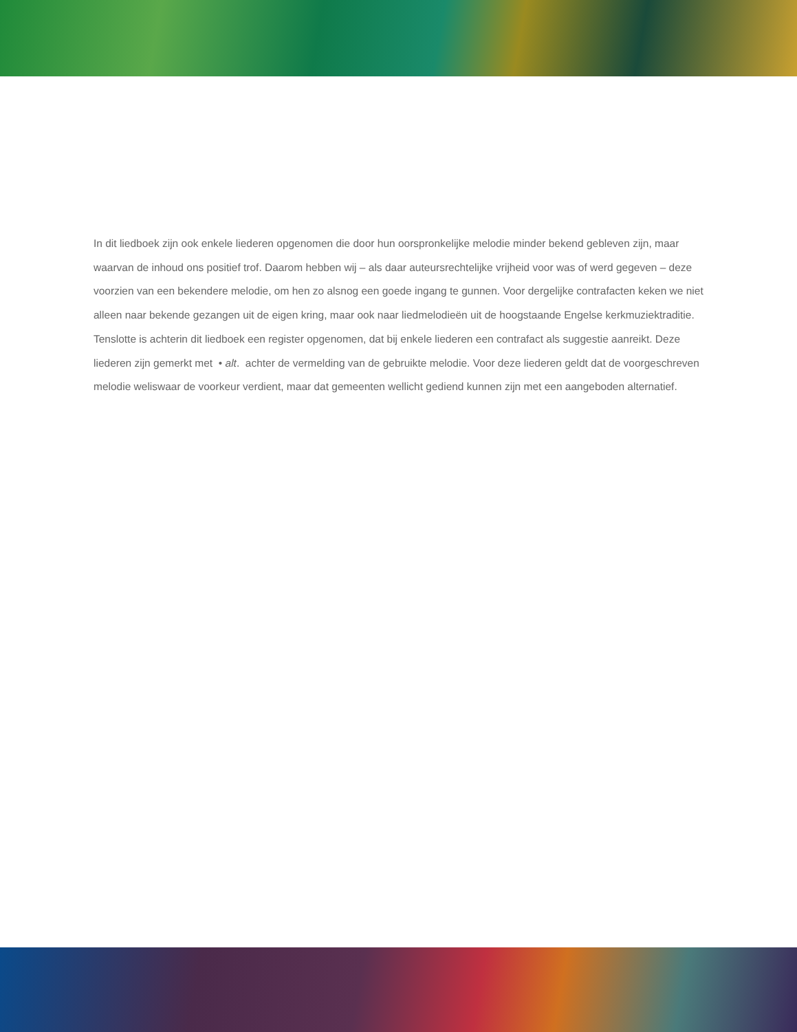In dit liedboek zijn ook enkele liederen opgenomen die door hun oorspronkelijke melodie minder bekend gebleven zijn, maar waarvan de inhoud ons positief trof. Daarom hebben wij – als daar auteursrechtelijke vrijheid voor was of werd gegeven – deze voorzien van een bekendere melodie, om hen zo alsnog een goede ingang te gunnen. Voor dergelijke contrafacten keken we niet alleen naar bekende gezangen uit de eigen kring, maar ook naar liedmelodieën uit de hoogstaande Engelse kerkmuziektraditie. Tenslotte is achterin dit liedboek een register opgenomen, dat bij enkele liederen een contrafact als suggestie aanreikt. Deze liederen zijn gemerkt met • alt. achter de vermelding van de gebruikte melodie. Voor deze liederen geldt dat de voorgeschreven melodie weliswaar de voorkeur verdient, maar dat gemeenten wellicht gediend kunnen zijn met een aangeboden alternatief.